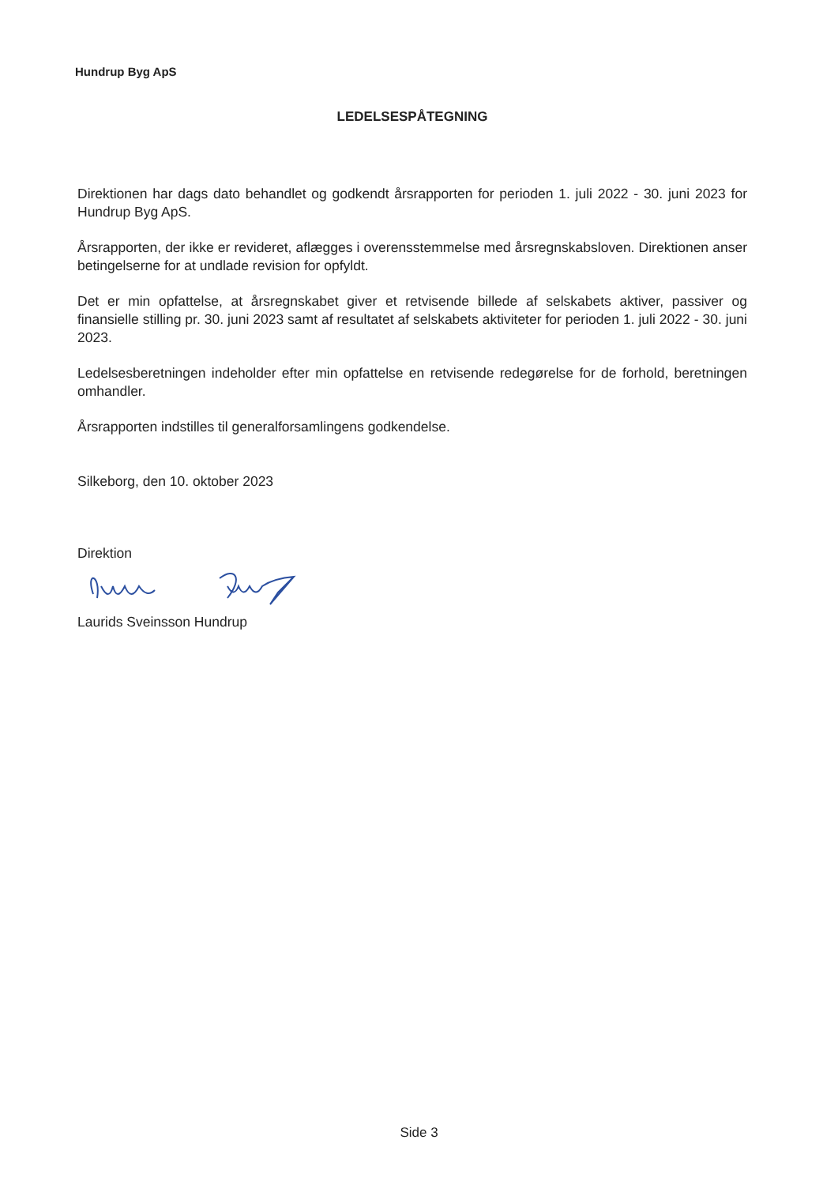Hundrup Byg ApS
LEDELSESPÅTEGNING
Direktionen har dags dato behandlet og godkendt årsrapporten for perioden 1. juli 2022 - 30. juni 2023 for Hundrup Byg ApS.
Årsrapporten, der ikke er revideret, aflægges i overensstemmelse med årsregnskabsloven. Direktionen anser betingelserne for at undlade revision for opfyldt.
Det er min opfattelse, at årsregnskabet giver et retvisende billede af selskabets aktiver, passiver og finansielle stilling pr. 30. juni 2023 samt af resultatet af selskabets aktiviteter for perioden 1. juli 2022 - 30. juni 2023.
Ledelsesberetningen indeholder efter min opfattelse en retvisende redegørelse for de forhold, beretningen omhandler.
Årsrapporten indstilles til generalforsamlingens godkendelse.
Silkeborg, den 10. oktober 2023
Direktion
Laurids Sveinsson Hundrup
Side 3